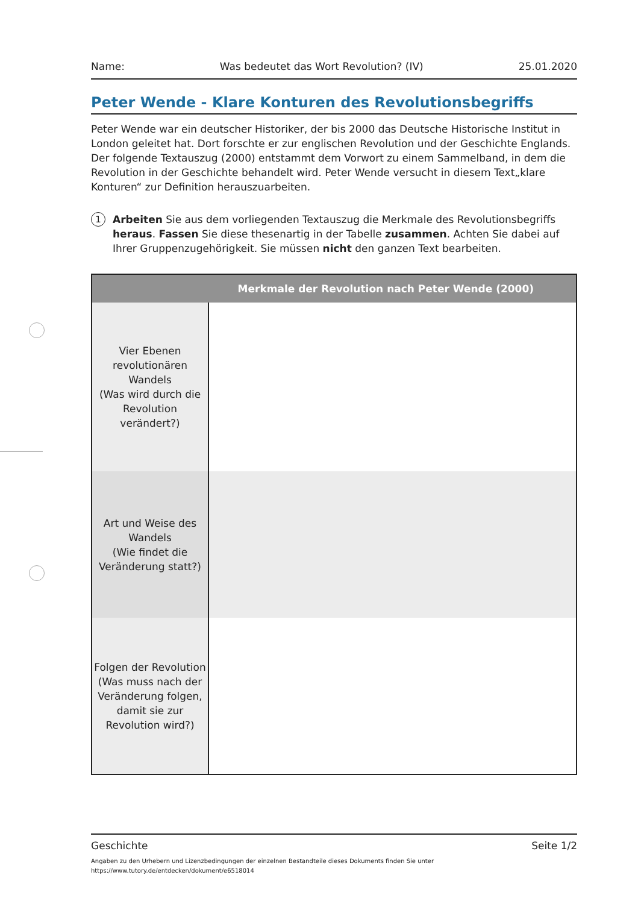Name: Was bedeutet das Wort Revolution? (IV) 25.01.2020
Peter Wende - Klare Konturen des Revolutionsbegriffs
Peter Wende war ein deutscher Historiker, der bis 2000 das Deutsche Historische Institut in London geleitet hat. Dort forschte er zur englischen Revolution und der Geschichte Englands. Der folgende Textauszug (2000) entstammt dem Vorwort zu einem Sammelband, in dem die Revolution in der Geschichte behandelt wird. Peter Wende versucht in diesem Text„klare Konturen“ zur Definition herauszuarbeiten.
1
Arbeiten Sie aus dem vorliegenden Textauszug die Merkmale des Revolutionsbegriffs heraus. Fassen Sie diese thesenartig in der Tabelle zusammen. Achten Sie dabei auf Ihrer Gruppenzugehörigkeit. Sie müssen nicht den ganzen Text bearbeiten.
| Merkmale der Revolution nach Peter Wende (2000) | |
| --- | --- |
| Vier Ebenen revolutionären Wandels (Was wird durch die Revolution verändert?) | |
| Art und Weise des Wandels (Wie findet die Veränderung statt?) | |
| Folgen der Revolution (Was muss nach der Veränderung folgen, damit sie zur Revolution wird?) | |
Geschichte Seite 1/2
Angaben zu den Urhebern und Lizenzbedingungen der einzelnen Bestandteile dieses Dokuments finden Sie unter
https://www.tutory.de/entdecken/dokument/e6518014